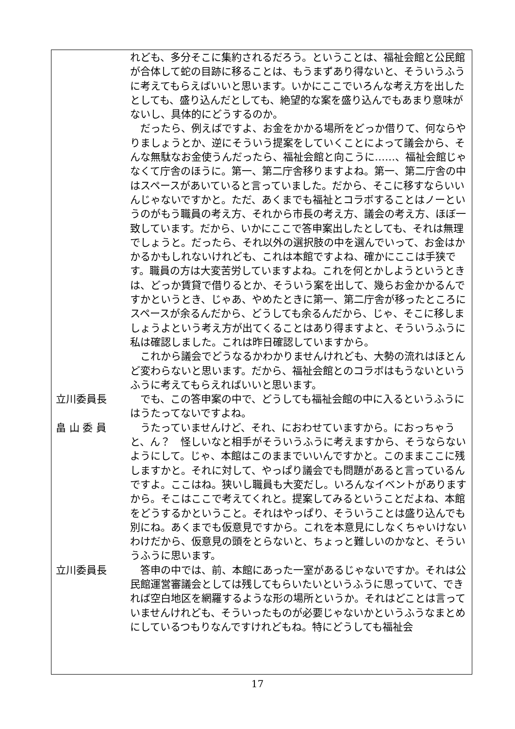れども、多分そこに集約されるだろう。ということは、福祉会館と公民館が合体して蛇の目跡に移ることは、もうまずあり得ないと、そういうふうに考えてもらえばいいと思います。いかにここでいろんな考え方を出したとしても、盛り込んだとしても、絶望的な案を盛り込んでもあまり意味がないし、具体的にどうするのか。
　だったら、例えばですよ、お金をかかる場所をどっか借りて、何ならやりましょうとか、逆にそういう提案をしていくことによって議会から、そんな無駄なお金使うんだったら、福祉会館と向こうに……、福祉会館じゃなくて庁舎のほうに。第一、第二庁舎移りますよね。第一、第二庁舎の中はスペースがあいていると言っていました。だから、そこに移すならいいんじゃないですかと。ただ、あくまでも福祉とコラボすることはノーというのがもう職員の考え方、それから市長の考え方、議会の考え方、ほぼ一致しています。だから、いかにここで答申案出したとしても、それは無理でしょうと。だったら、それ以外の選択肢の中を選んでいって、お金はかかるかもしれないけれども、これは本館ですよね、確かにここは手狭です。職員の方は大変苦労していますよね。これを何とかしようというときは、どっか賃貸で借りるとか、そういう案を出して、幾らお金かかるんですかというとき、じゃあ、やめたときに第一、第二庁舎が移ったところにスペースが余るんだから、どうしても余るんだから、じゃ、そこに移しましょうよという考え方が出てくることはあり得ますよと、そういうふうに私は確認しました。これは昨日確認していますから。
　これから議会でどうなるかわかりませんけれども、大勢の流れはほとんど変わらないと思います。だから、福祉会館とのコラボはもうないというふうに考えてもらえればいいと思います。
立川委員長 　でも、この答申案の中で、どうしても福祉会館の中に入るというふうにはうたってないですよね。
畠 山 委 員 　うたっていませんけど、それ、におわせていますから。におっちゃうと、ん？　怪しいなと相手がそういうふうに考えますから、そうならないようにして。じゃ、本館はこのままでいいんですかと。このままここに残しますかと。それに対して、やっぱり議会でも問題があると言っているんですよ。ここはね。狭いし職員も大変だし。いろんなイベントがありますから。そこはここで考えてくれと。提案してみるということだよね、本館をどうするかということ。それはやっぱり、そういうことは盛り込んでも別にね。あくまでも仮意見ですから。これを本意見にしなくちゃいけないわけだから、仮意見の頭をとらないと、ちょっと難しいのかなと、そういうふうに思います。
立川委員長 　答申の中では、前、本館にあった一室があるじゃないですか。それは公民館運営審議会としては残してもらいたいというふうに思っていて、できれば空白地区を網羅するような形の場所というか。それはどことは言っていませんけれども、そういったものが必要じゃないかというふうなまとめにしているつもりなんですけれどもね。特にどうしても福祉会
17